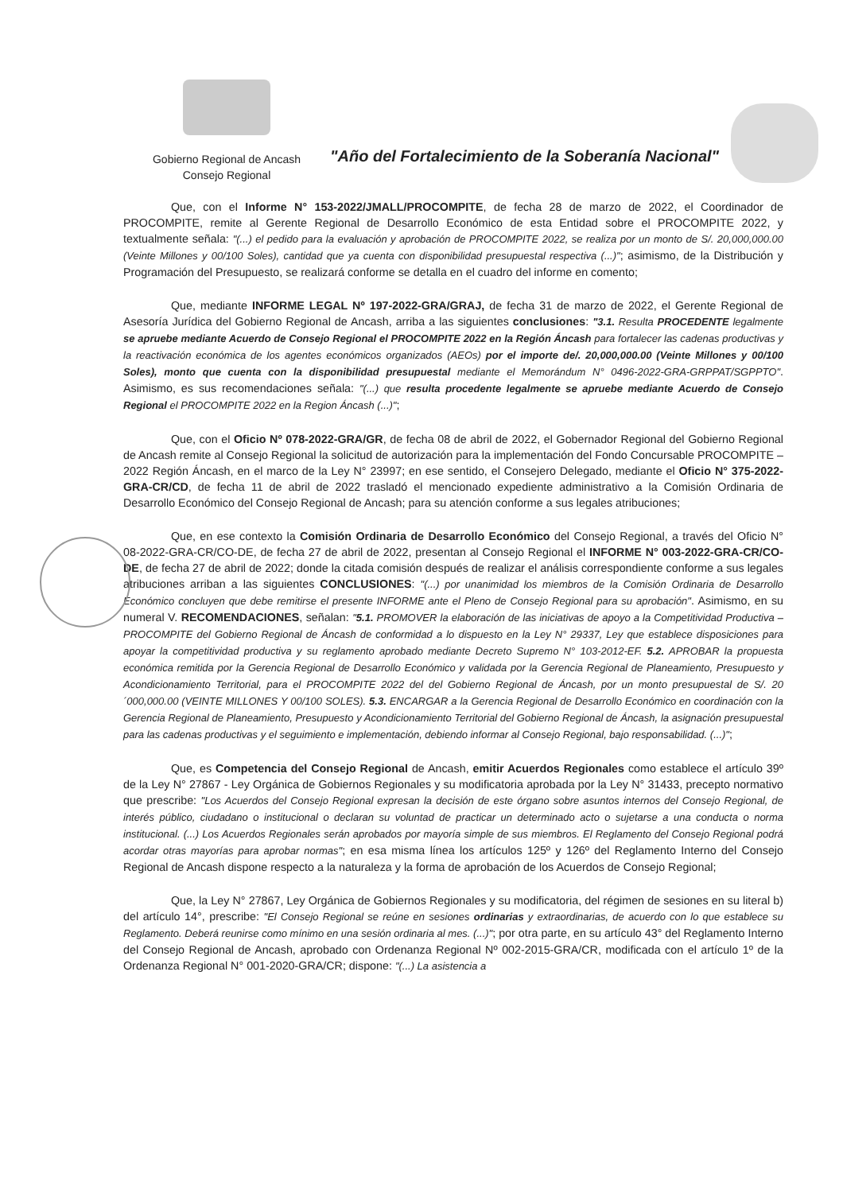Gobierno Regional de Ancash
Consejo Regional
"Año del Fortalecimiento de la Soberanía Nacional"
Que, con el Informe N° 153-2022/JMALL/PROCOMPITE, de fecha 28 de marzo de 2022, el Coordinador de PROCOMPITE, remite al Gerente Regional de Desarrollo Económico de esta Entidad sobre el PROCOMPITE 2022, y textualmente señala: "(...) el pedido para la evaluación y aprobación de PROCOMPITE 2022, se realiza por un monto de S/. 20,000,000.00 (Veinte Millones y 00/100 Soles), cantidad que ya cuenta con disponibilidad presupuestal respectiva (...)"; asimismo, de la Distribución y Programación del Presupuesto, se realizará conforme se detalla en el cuadro del informe en comento;
Que, mediante INFORME LEGAL Nº 197-2022-GRA/GRAJ, de fecha 31 de marzo de 2022, el Gerente Regional de Asesoría Jurídica del Gobierno Regional de Ancash, arriba a las siguientes conclusiones: "3.1. Resulta PROCEDENTE legalmente se apruebe mediante Acuerdo de Consejo Regional el PROCOMPITE 2022 en la Región Áncash para fortalecer las cadenas productivas y la reactivación económica de los agentes económicos organizados (AEOs) por el importe de/. 20,000,000.00 (Veinte Millones y 00/100 Soles), monto que cuenta con la disponibilidad presupuestal mediante el Memorándum N° 0496-2022-GRA-GRPPAT/SGPPTO". Asimismo, es sus recomendaciones señala: "(...) que resulta procedente legalmente se apruebe mediante Acuerdo de Consejo Regional el PROCOMPITE 2022 en la Region Áncash (...)";
Que, con el Oficio Nº 078-2022-GRA/GR, de fecha 08 de abril de 2022, el Gobernador Regional del Gobierno Regional de Ancash remite al Consejo Regional la solicitud de autorización para la implementación del Fondo Concursable PROCOMPITE – 2022 Región Áncash, en el marco de la Ley N° 23997; en ese sentido, el Consejero Delegado, mediante el Oficio N° 375-2022-GRA-CR/CD, de fecha 11 de abril de 2022 trasladó el mencionado expediente administrativo a la Comisión Ordinaria de Desarrollo Económico del Consejo Regional de Ancash; para su atención conforme a sus legales atribuciones;
Que, en ese contexto la Comisión Ordinaria de Desarrollo Económico del Consejo Regional, a través del Oficio N° 08-2022-GRA-CR/CO-DE, de fecha 27 de abril de 2022, presentan al Consejo Regional el INFORME N° 003-2022-GRA-CR/CO-DE, de fecha 27 de abril de 2022; donde la citada comisión después de realizar el análisis correspondiente conforme a sus legales atribuciones arriban a las siguientes CONCLUSIONES: "(...) por unanimidad los miembros de la Comisión Ordinaria de Desarrollo Económico concluyen que debe remitirse el presente INFORME ante el Pleno de Consejo Regional para su aprobación". Asimismo, en su numeral V. RECOMENDACIONES, señalan: "5.1. PROMOVER la elaboración de las iniciativas de apoyo a la Competitividad Productiva – PROCOMPITE del Gobierno Regional de Áncash de conformidad a lo dispuesto en la Ley N° 29337, Ley que establece disposiciones para apoyar la competitividad productiva y su reglamento aprobado mediante Decreto Supremo N° 103-2012-EF. 5.2. APROBAR la propuesta económica remitida por la Gerencia Regional de Desarrollo Económico y validada por la Gerencia Regional de Planeamiento, Presupuesto y Acondicionamiento Territorial, para el PROCOMPITE 2022 del del Gobierno Regional de Áncash, por un monto presupuestal de S/. 20´000,000.00 (VEINTE MILLONES Y 00/100 SOLES). 5.3. ENCARGAR a la Gerencia Regional de Desarrollo Económico en coordinación con la Gerencia Regional de Planeamiento, Presupuesto y Acondicionamiento Territorial del Gobierno Regional de Áncash, la asignación presupuestal para las cadenas productivas y el seguimiento e implementación, debiendo informar al Consejo Regional, bajo responsabilidad. (...)";
Que, es Competencia del Consejo Regional de Ancash, emitir Acuerdos Regionales como establece el artículo 39º de la Ley N° 27867 - Ley Orgánica de Gobiernos Regionales y su modificatoria aprobada por la Ley N° 31433, precepto normativo que prescribe: "Los Acuerdos del Consejo Regional expresan la decisión de este órgano sobre asuntos internos del Consejo Regional, de interés público, ciudadano o institucional o declaran su voluntad de practicar un determinado acto o sujetarse a una conducta o norma institucional. (...) Los Acuerdos Regionales serán aprobados por mayoría simple de sus miembros. El Reglamento del Consejo Regional podrá acordar otras mayorías para aprobar normas"; en esa misma línea los artículos 125º y 126º del Reglamento Interno del Consejo Regional de Ancash dispone respecto a la naturaleza y la forma de aprobación de los Acuerdos de Consejo Regional;
Que, la Ley N° 27867, Ley Orgánica de Gobiernos Regionales y su modificatoria, del régimen de sesiones en su literal b) del artículo 14°, prescribe: "El Consejo Regional se reúne en sesiones ordinarias y extraordinarias, de acuerdo con lo que establece su Reglamento. Deberá reunirse como mínimo en una sesión ordinaria al mes. (...)"; por otra parte, en su artículo 43° del Reglamento Interno del Consejo Regional de Ancash, aprobado con Ordenanza Regional Nº 002-2015-GRA/CR, modificada con el artículo 1º de la Ordenanza Regional N° 001-2020-GRA/CR; dispone: "(...) La asistencia a